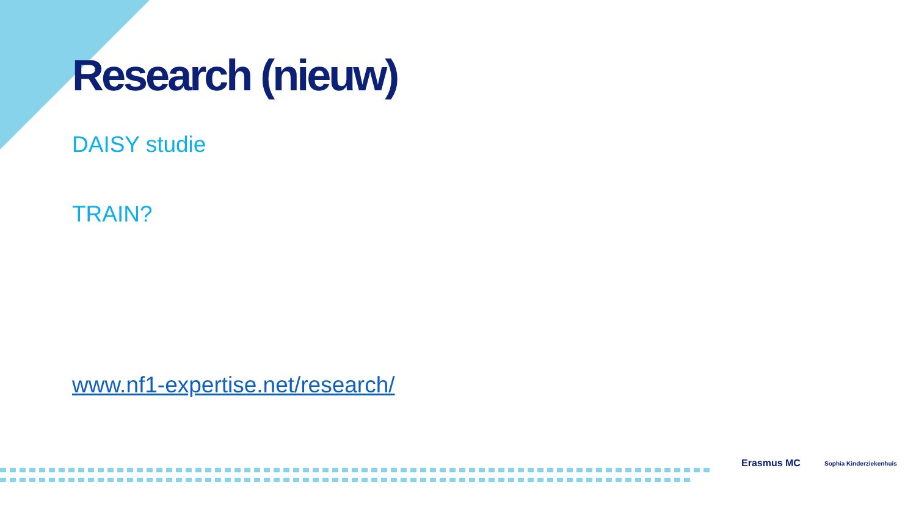Research (nieuw)
DAISY studie
TRAIN?
www.nf1-expertise.net/research/
Erasmus MC Sophia Kinderziekenhuis